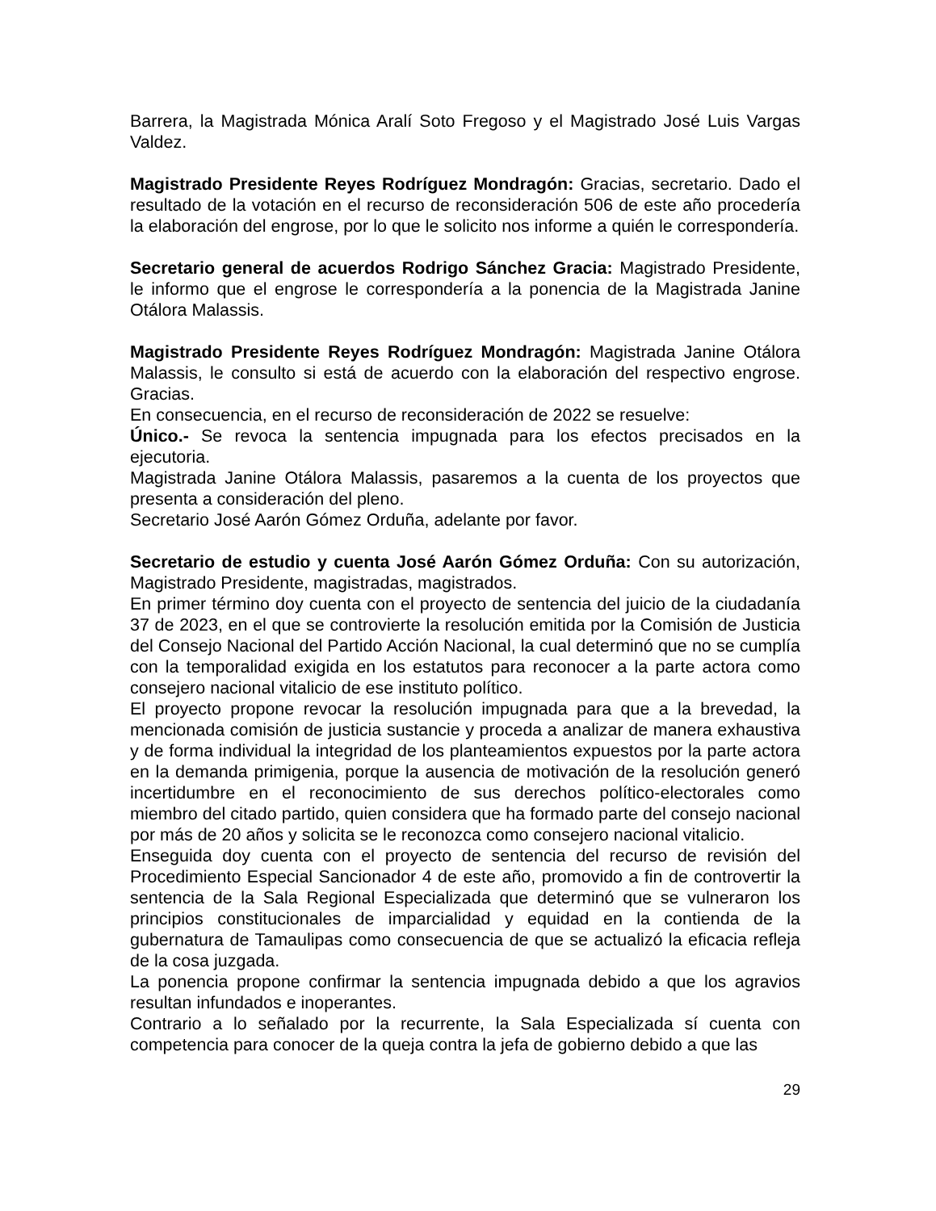Barrera, la Magistrada Mónica Aralí Soto Fregoso y el Magistrado José Luis Vargas Valdez.
Magistrado Presidente Reyes Rodríguez Mondragón: Gracias, secretario. Dado el resultado de la votación en el recurso de reconsideración 506 de este año procedería la elaboración del engrose, por lo que le solicito nos informe a quién le correspondería.
Secretario general de acuerdos Rodrigo Sánchez Gracia: Magistrado Presidente, le informo que el engrose le correspondería a la ponencia de la Magistrada Janine Otálora Malassis.
Magistrado Presidente Reyes Rodríguez Mondragón: Magistrada Janine Otálora Malassis, le consulto si está de acuerdo con la elaboración del respectivo engrose. Gracias.
En consecuencia, en el recurso de reconsideración de 2022 se resuelve:
Único.- Se revoca la sentencia impugnada para los efectos precisados en la ejecutoria.
Magistrada Janine Otálora Malassis, pasaremos a la cuenta de los proyectos que presenta a consideración del pleno.
Secretario José Aarón Gómez Orduña, adelante por favor.
Secretario de estudio y cuenta José Aarón Gómez Orduña: Con su autorización, Magistrado Presidente, magistradas, magistrados.
En primer término doy cuenta con el proyecto de sentencia del juicio de la ciudadanía 37 de 2023, en el que se controvierte la resolución emitida por la Comisión de Justicia del Consejo Nacional del Partido Acción Nacional, la cual determinó que no se cumplía con la temporalidad exigida en los estatutos para reconocer a la parte actora como consejero nacional vitalicio de ese instituto político.
El proyecto propone revocar la resolución impugnada para que a la brevedad, la mencionada comisión de justicia sustancie y proceda a analizar de manera exhaustiva y de forma individual la integridad de los planteamientos expuestos por la parte actora en la demanda primigenia, porque la ausencia de motivación de la resolución generó incertidumbre en el reconocimiento de sus derechos político-electorales como miembro del citado partido, quien considera que ha formado parte del consejo nacional por más de 20 años y solicita se le reconozca como consejero nacional vitalicio.
Enseguida doy cuenta con el proyecto de sentencia del recurso de revisión del Procedimiento Especial Sancionador 4 de este año, promovido a fin de controvertir la sentencia de la Sala Regional Especializada que determinó que se vulneraron los principios constitucionales de imparcialidad y equidad en la contienda de la gubernatura de Tamaulipas como consecuencia de que se actualizó la eficacia refleja de la cosa juzgada.
La ponencia propone confirmar la sentencia impugnada debido a que los agravios resultan infundados e inoperantes.
Contrario a lo señalado por la recurrente, la Sala Especializada sí cuenta con competencia para conocer de la queja contra la jefa de gobierno debido a que las
29